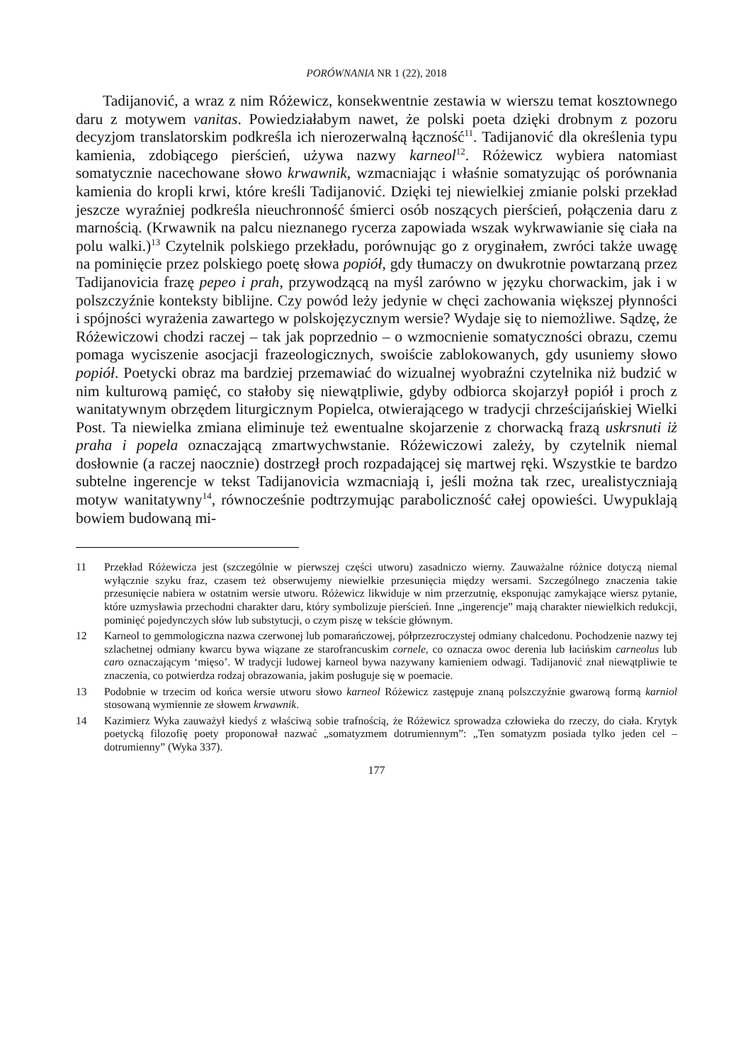PORÓWNANIA NR 1 (22), 2018
Tadijanović, a wraz z nim Różewicz, konsekwentnie zestawia w wierszu temat kosztownego daru z motywem vanitas. Powiedziałabym nawet, że polski poeta dzięki drobnym z pozoru decyzjom translatorskim podkreśla ich nierozerwalną łączność<sup>11</sup>. Tadijanović dla określenia typu kamienia, zdobiącego pierścień, używa nazwy karneol<sup>12</sup>. Różewicz wybiera natomiast somatycznie nacechowane słowo krwawnik, wzmacniając i właśnie somatyzując oś porównania kamienia do kropli krwi, które kreśli Tadijanović. Dzięki tej niewielkiej zmianie polski przekład jeszcze wyraźniej podkreśla nieuchronność śmierci osób noszących pierścień, połączenia daru z marnością. (Krwawnik na palcu nieznanego rycerza zapowiada wszak wykrwawianie się ciała na polu walki.)<sup>13</sup> Czytelnik polskiego przekładu, porównując go z oryginałem, zwróci także uwagę na pominięcie przez polskiego poetę słowa popiół, gdy tłumaczy on dwukrotnie powtarzaną przez Tadijanovicia frazę pepeo i prah, przywodzącą na myśl zarówno w języku chorwackim, jak i w polszczyźnie konteksty biblijne. Czy powód leży jedynie w chęci zachowania większej płynności i spójności wyrażenia zawartego w polskojęzycznym wersie? Wydaje się to niemożliwe. Sądzę, że Różewiczowi chodzi raczej – tak jak poprzednio – o wzmocnienie somatyczności obrazu, czemu pomaga wyciszenie asocjacji frazeologicznych, swoiście zablokowanych, gdy usuniemy słowo popiół. Poetycki obraz ma bardziej przemawiać do wizualnej wyobraźni czytelnika niż budzić w nim kulturową pamięć, co stałoby się niewątpliwie, gdyby odbiorca skojarzył popiół i proch z wanitatywnym obrzędem liturgicznym Popielca, otwierającego w tradycji chrześcijańskiej Wielki Post. Ta niewielka zmiana eliminuje też ewentualne skojarzenie z chorwacką frazą uskrsnuti iż praha i popela oznaczającą zmartwychwstanie. Różewiczowi zależy, by czytelnik niemal dosłownie (a raczej naocznie) dostrzegł proch rozpadającej się martwej ręki. Wszystkie te bardzo subtelne ingerencje w tekst Tadijanovicia wzmacniają i, jeśli można tak rzec, urealistyczniają motyw wanitatywny<sup>14</sup>, równocześnie podtrzymując paraboliczność całej opowieści. Uwypuklają bowiem budowaną mi-
11 Przekład Różewicza jest (szczególnie w pierwszej części utworu) zasadniczo wierny. Zauważalne różnice dotyczą niemal wyłącznie szyku fraz, czasem też obserwujemy niewielkie przesunięcia między wersami. Szczególnego znaczenia takie przesunięcie nabiera w ostatnim wersie utworu. Różewicz likwiduje w nim przerzutnię, eksponując zamykające wiersz pytanie, które uzmysławia przechodni charakter daru, który symbolizuje pierścień. Inne „ingerencje” mają charakter niewielkich redukcji, pominięć pojedynczych słów lub substytucji, o czym piszę w tekście głównym.
12 Karneol to gemmologiczna nazwa czerwonej lub pomarańczowej, półprzezroczystej odmiany chalcedonu. Pochodzenie nazwy tej szlachetnej odmiany kwarcu bywa wiązane ze starofrancuskim cornele, co oznacza owoc derenia lub łacińskim carneolus lub caro oznaczającym ‘mięso’. W tradycji ludowej karneol bywa nazywany kamieniem odwagi. Tadijanović znał niewątpliwie te znaczenia, co potwierdza rodzaj obrazowania, jakim posługuje się w poemacie.
13 Podobnie w trzecim od końca wersie utworu słowo karneol Różewicz zastępuje znaną polszczyźnie gwarową formą karniol stosowaną wymiennie ze słowem krwawnik.
14 Kazimierz Wyka zauważył kiedyś z właściwą sobie trafnością, że Różewicz sprowadza człowieka do rzeczy, do ciała. Krytyk poetycką filozofię poety proponował nazwać „somatyzmem dotrumiennym”: „Ten somatyzm posiada tylko jeden cel – dotrumienny” (Wyka 337).
177